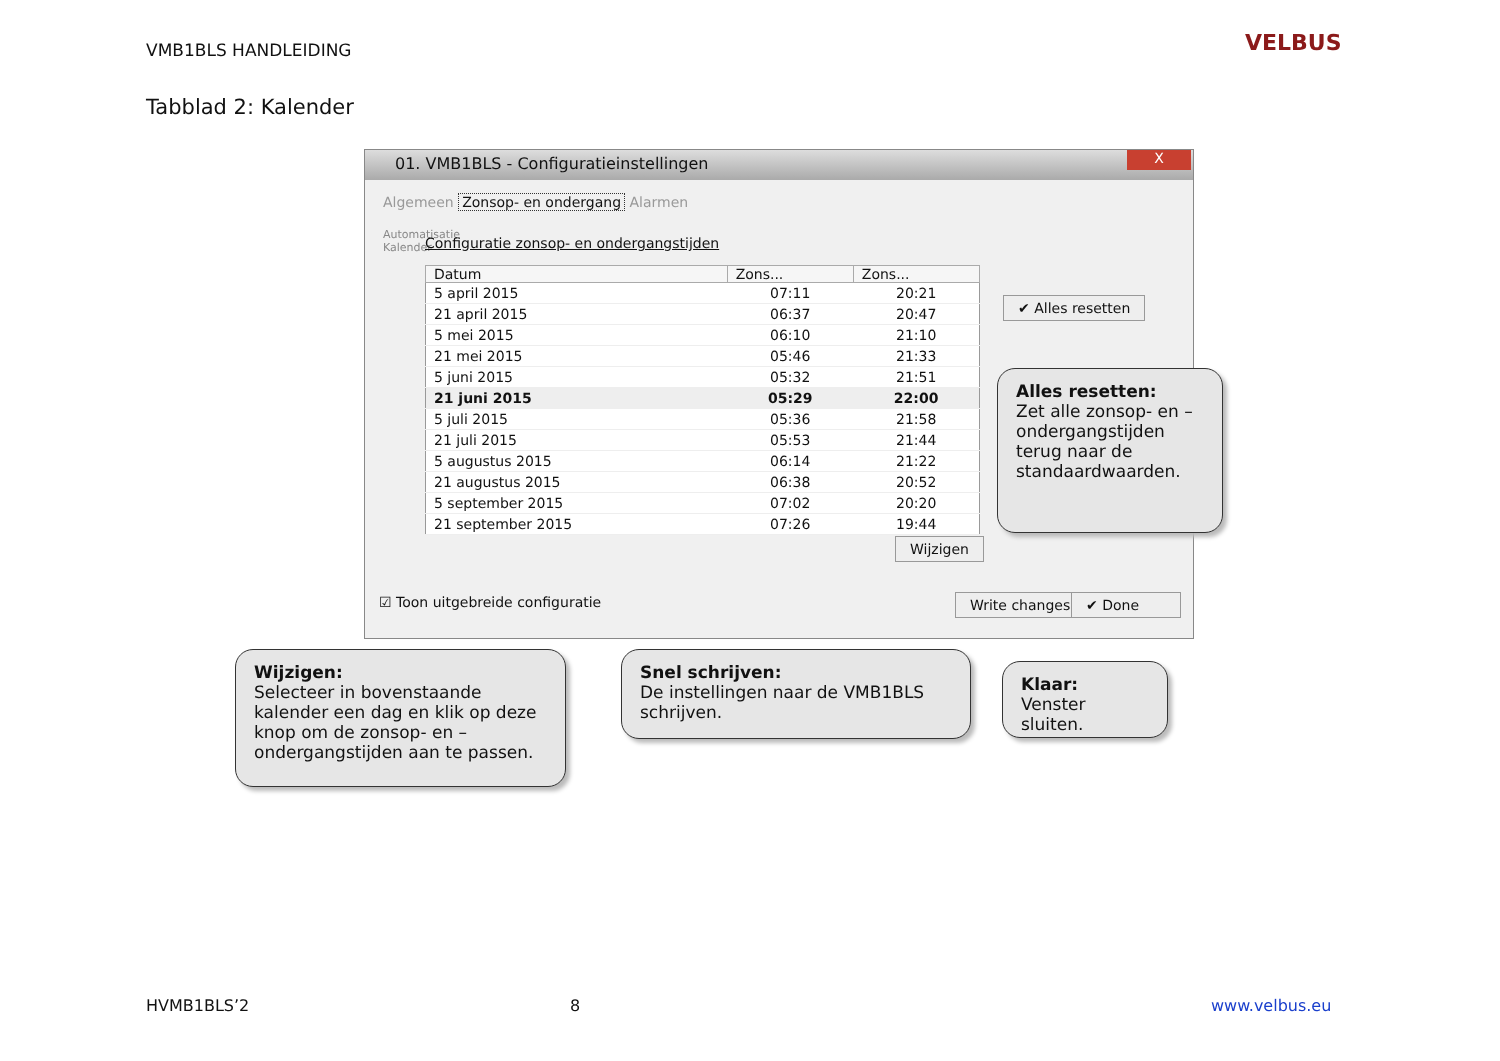VMB1BLS HANDLEIDING VELBUS
Tabblad 2: Kalender
01. VMB1BLS - Configuratieinstellingen
X
Algemeen Zonsop- en ondergang Alarmen
Automatisatie
Kalender
Configuratie zonsop- en ondergangstijden
| Datum | Zons... | Zons... |
| --- | --- | --- |
| 5 april 2015 | 07:11 | 20:21 |
| 21 april 2015 | 06:37 | 20:47 |
| 5 mei 2015 | 06:10 | 21:10 |
| 21 mei 2015 | 05:46 | 21:33 |
| 5 juni 2015 | 05:32 | 21:51 |
| 21 juni 2015 | 05:29 | 22:00 |
| 5 juli 2015 | 05:36 | 21:58 |
| 21 juli 2015 | 05:53 | 21:44 |
| 5 augustus 2015 | 06:14 | 21:22 |
| 21 augustus 2015 | 06:38 | 20:52 |
| 5 september 2015 | 07:02 | 20:20 |
| 21 september 2015 | 07:26 | 19:44 |
✔ Alles resetten
Wijzigen
☑ Toon uitgebreide configuratie
Write changes ✔ Done
Alles resetten:
Zet alle zonsop- en – ondergangstijden terug naar de standaardwaarden.
Wijzigen:
Selecteer in bovenstaande kalender een dag en klik op deze knop om de zonsop- en – ondergangstijden aan te passen.
Snel schrijven:
De instellingen naar de VMB1BLS schrijven.
Klaar:
Venster sluiten.
HVMB1BLS’2 8 www.velbus.eu